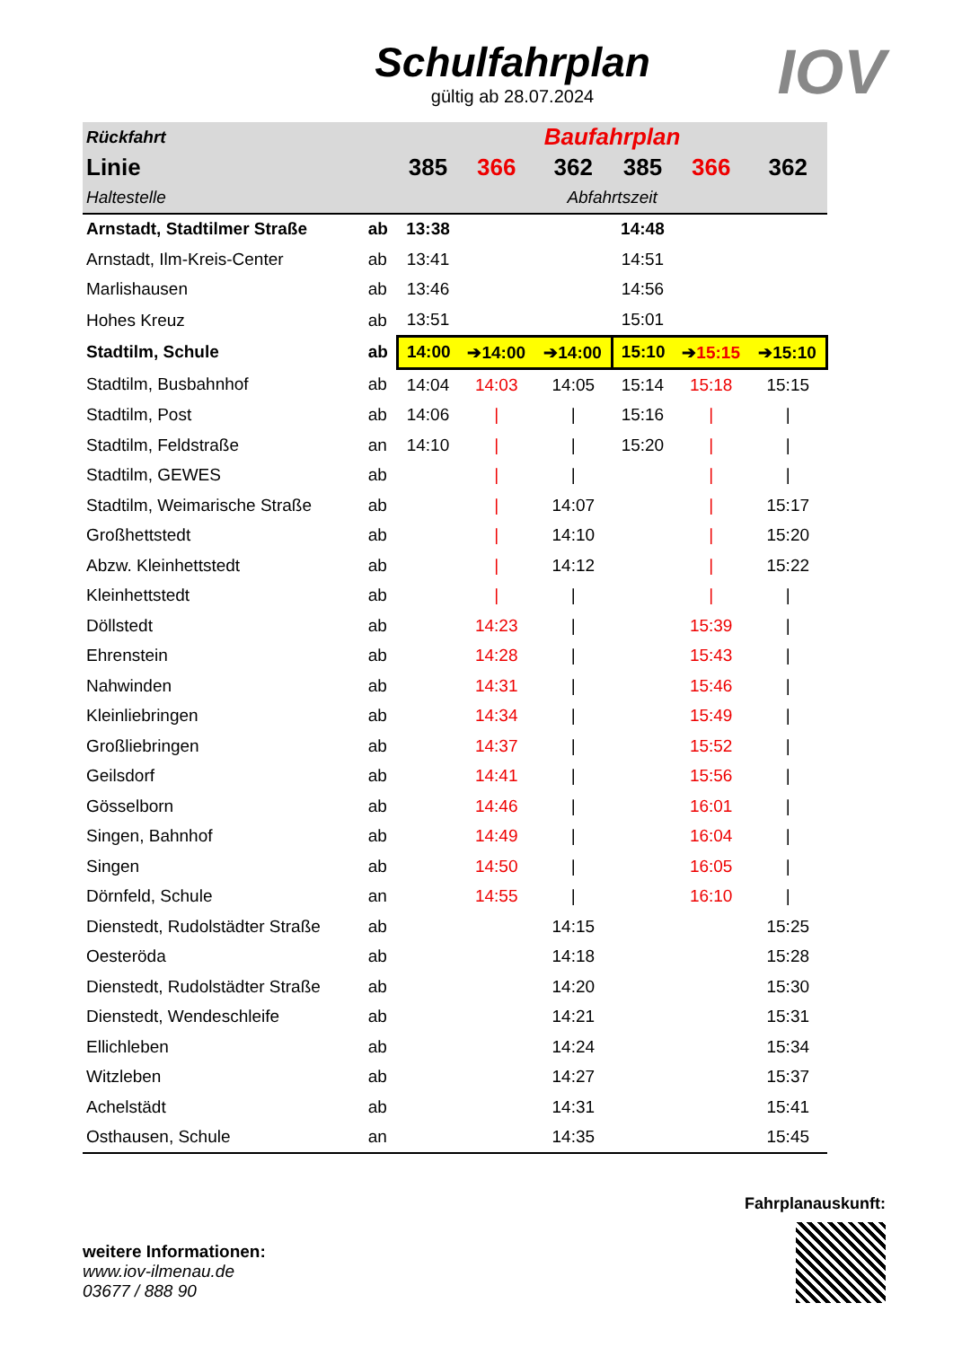Schulfahrplan
gültig ab 28.07.2024
IOV
| Rückfahrt | | Baufahrplan | | | | | |
| --- | --- | --- | --- | --- | --- | --- | --- |
| Linie | | 385 | 366 | 362 | 385 | 366 | 362 |
| Haltestelle | | Abfahrtszeit | | | | | |
| Arnstadt, Stadtilmer Straße | ab | 13:38 | | | 14:48 | | |
| Arnstadt, Ilm-Kreis-Center | ab | 13:41 | | | 14:51 | | |
| Marlishausen | ab | 13:46 | | | 14:56 | | |
| Hohes Kreuz | ab | 13:51 | | | 15:01 | | |
| Stadtilm, Schule | ab | 14:00 | ➔14:00 | ➔14:00 | 15:10 | ➔ 15:15 | ➔15:10 |
| Stadtilm, Busbahnhof | ab | 14:04 | 14:03 | 14:05 | 15:14 | 15:18 | 15:15 |
| Stadtilm, Post | ab | 14:06 | / | / | 15:16 | / | / |
| Stadtilm, Feldstraße | an | 14:10 | / | / | 15:20 | / | / |
| Stadtilm, GEWES | ab | | / | / | | / | / |
| Stadtilm, Weimarische Straße | ab | | / | 14:07 | | / | 15:17 |
| Großhettstedt | ab | | / | 14:10 | | / | 15:20 |
| Abzw. Kleinhettstedt | ab | | / | 14:12 | | / | 15:22 |
| Kleinhettstedt | ab | | / | / | | / | / |
| Döllstedt | ab | | 14:23 | / | | 15:39 | / |
| Ehrenstein | ab | | 14:28 | / | | 15:43 | / |
| Nahwinden | ab | | 14:31 | / | | 15:46 | / |
| Kleinliebringen | ab | | 14:34 | / | | 15:49 | / |
| Großliebringen | ab | | 14:37 | / | | 15:52 | / |
| Geilsdorf | ab | | 14:41 | / | | 15:56 | / |
| Gösselborn | ab | | 14:46 | / | | 16:01 | / |
| Singen, Bahnhof | ab | | 14:49 | / | | 16:04 | / |
| Singen | ab | | 14:50 | / | | 16:05 | / |
| Dörnfeld, Schule | an | | 14:55 | / | | 16:10 | / |
| Dienstedt, Rudolstädter Straße | ab | | | 14:15 | | | 15:25 |
| Oesteröda | ab | | | 14:18 | | | 15:28 |
| Dienstedt, Rudolstädter Straße | ab | | | 14:20 | | | 15:30 |
| Dienstedt, Wendeschleife | ab | | | 14:21 | | | 15:31 |
| Ellichleben | ab | | | 14:24 | | | 15:34 |
| Witzleben | ab | | | 14:27 | | | 15:37 |
| Achelstädt | ab | | | 14:31 | | | 15:41 |
| Osthausen, Schule | an | | | 14:35 | | | 15:45 |
weitere Informationen:
www.iov-ilmenau.de
03677 / 888 90
Fahrplanauskunft: